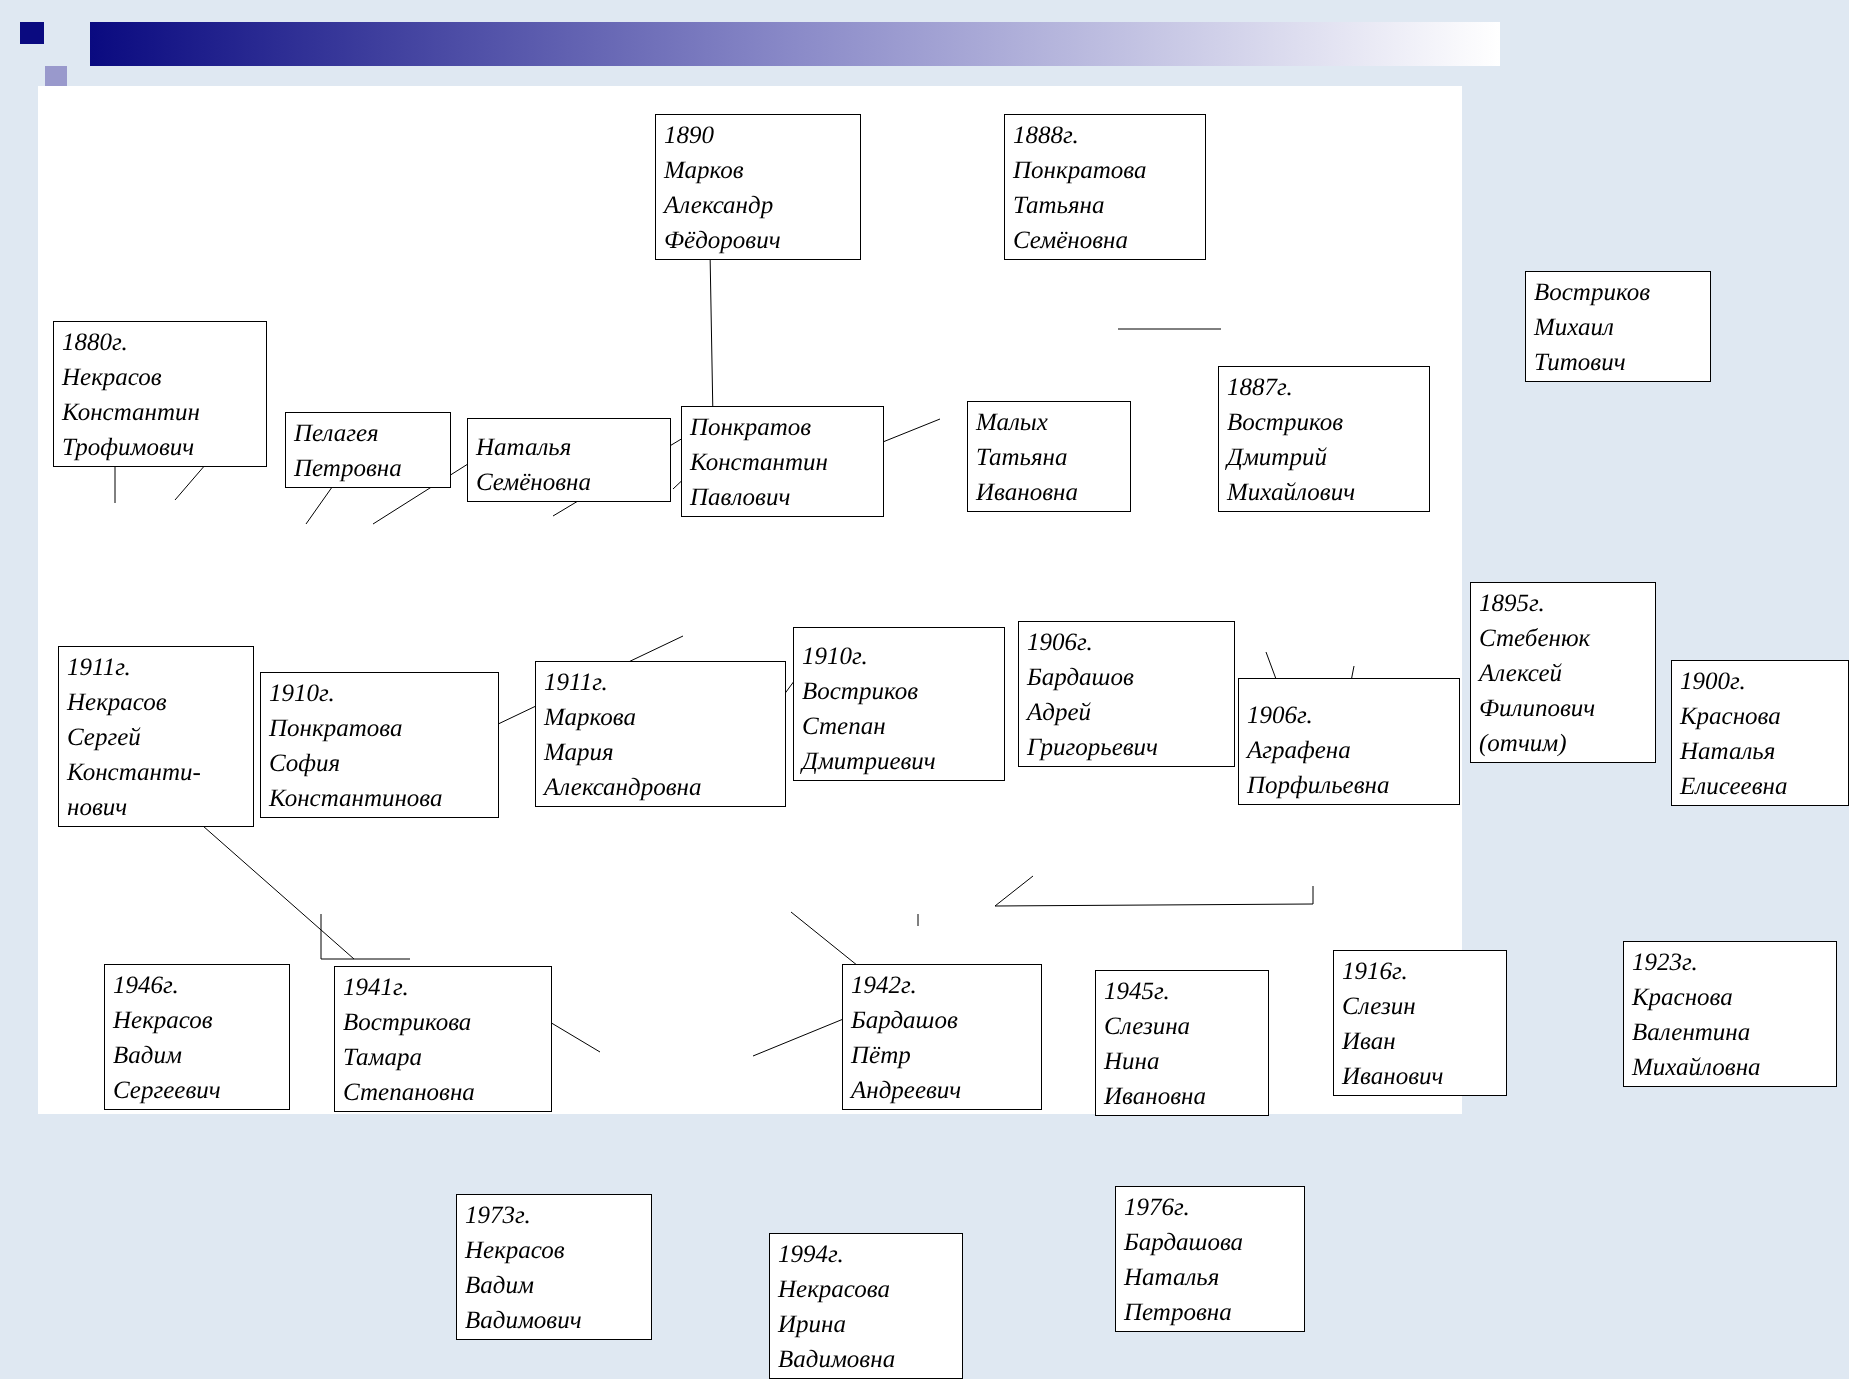1890
Марков
Александр
Фёдорович
1888г.
Понкратова
Татьяна
Семёновна
Востриков
Михаил
Титович
1880г.
Некрасов
Константин
Трофимович
Пелагея
Петровна
Наталья
Семёновна
Понкратов
Константин
Павлович
Малых
Татьяна
Ивановна
1887г.
Востриков
Дмитрий
Михайлович
1911г.
Некрасов
Сергей
Константи-
нович
1910г.
Понкратова
София
Константинова
1911г.
Маркова
Мария
Александровна
1910г.
Востриков
Степан
Дмитриевич
1906г.
Бардашов
Адрей
Григорьевич
1906г.
Аграфена
Порфильевна
1895г.
Стебенюк
Алексей
Филипович
(отчим)
1900г.
Краснова
Наталья
Елисеевна
1946г.
Некрасов
Вадим
Сергеевич
1941г.
Вострикова
Тамара
Степановна
1942г.
Бардашов
Пётр
Андреевич
1945г.
Слезина
Нина
Ивановна
1916г.
Слезин
Иван
Иванович
1923г.
Краснова
Валентина
Михайловна
1973г.
Некрасов
Вадим
Вадимович
1994г.
Некрасова
Ирина
Вадимовна
1976г.
Бардашова
Наталья
Петровна